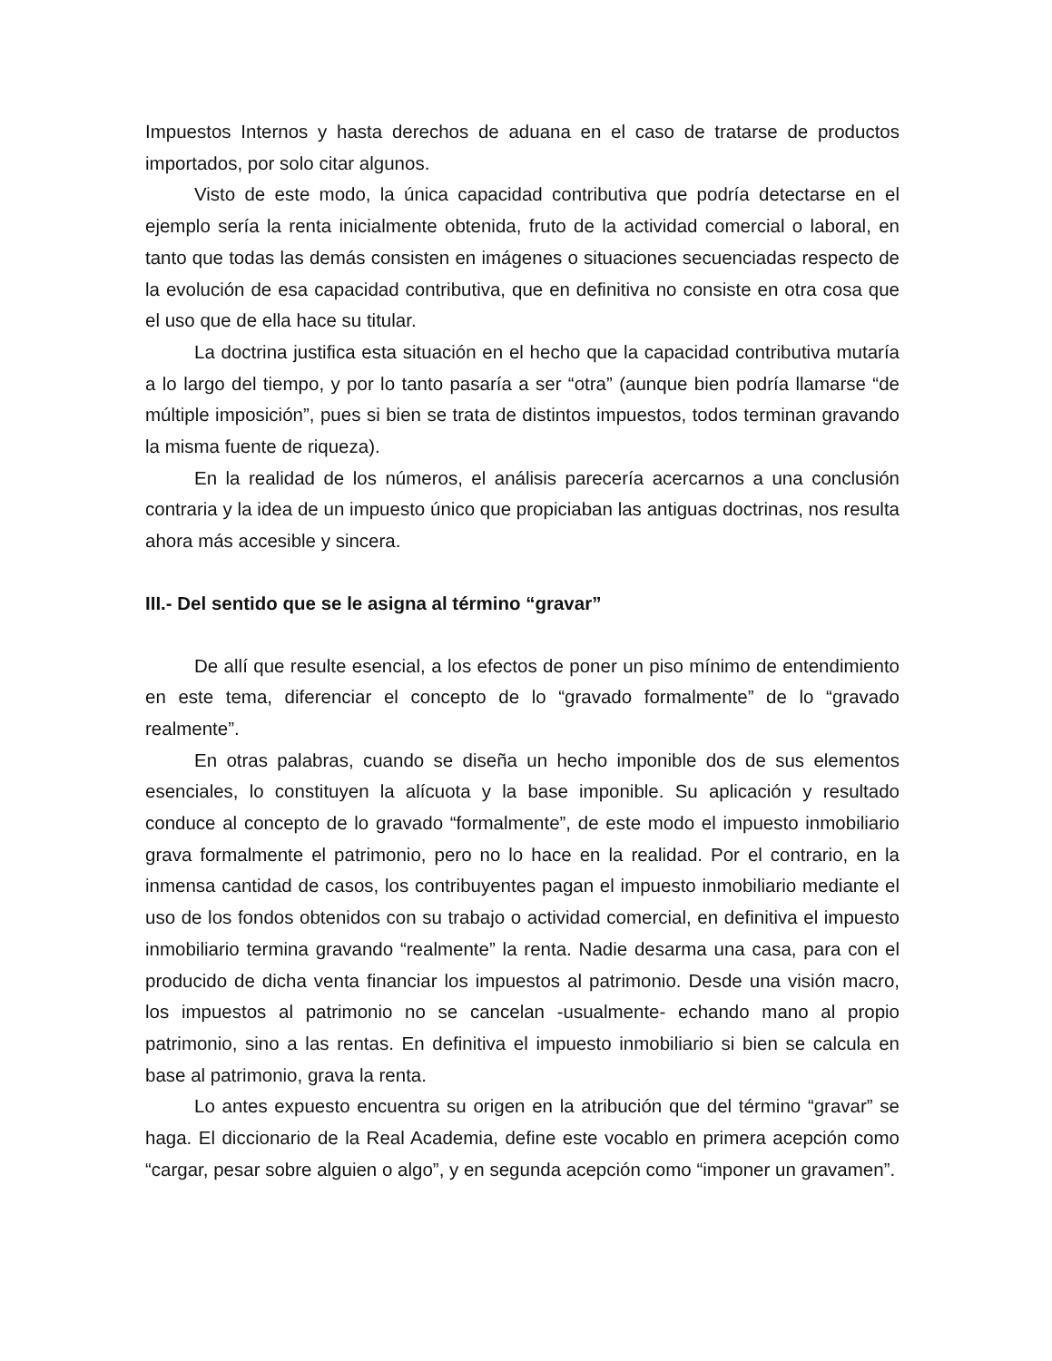Impuestos Internos y hasta derechos de aduana en el caso de tratarse de productos importados, por solo citar algunos.
Visto de este modo, la única capacidad contributiva que podría detectarse en el ejemplo sería la renta inicialmente obtenida, fruto de la actividad comercial o laboral, en tanto que todas las demás consisten en imágenes o situaciones secuenciadas respecto de la evolución de esa capacidad contributiva, que en definitiva no consiste en otra cosa que el uso que de ella hace su titular.
La doctrina justifica esta situación en el hecho que la capacidad contributiva mutaría a lo largo del tiempo, y por lo tanto pasaría a ser “otra” (aunque bien podría llamarse “de múltiple imposición”, pues si bien se trata de distintos impuestos, todos terminan gravando la misma fuente de riqueza).
En la realidad de los números, el análisis parecería acercarnos a una conclusión contraria y la idea de un impuesto único que propiciaban las antiguas doctrinas, nos resulta ahora más accesible y sincera.
III.- Del sentido que se le asigna al término “gravar”
De allí que resulte esencial, a los efectos de poner un piso mínimo de entendimiento en este tema, diferenciar el concepto de lo “gravado formalmente” de lo “gravado realmente”.
En otras palabras, cuando se diseña un hecho imponible dos de sus elementos esenciales, lo constituyen la alícuota y la base imponible. Su aplicación y resultado conduce al concepto de lo gravado “formalmente”, de este modo el impuesto inmobiliario grava formalmente el patrimonio, pero no lo hace en la realidad. Por el contrario, en la inmensa cantidad de casos, los contribuyentes pagan el impuesto inmobiliario mediante el uso de los fondos obtenidos con su trabajo o actividad comercial, en definitiva el impuesto inmobiliario termina gravando “realmente” la renta. Nadie desarma una casa, para con el producido de dicha venta financiar los impuestos al patrimonio. Desde una visión macro, los impuestos al patrimonio no se cancelan -usualmente- echando mano al propio patrimonio, sino a las rentas. En definitiva el impuesto inmobiliario si bien se calcula en base al patrimonio, grava la renta.
Lo antes expuesto encuentra su origen en la atribución que del término “gravar” se haga. El diccionario de la Real Academia, define este vocablo en primera acepción como “cargar, pesar sobre alguien o algo”, y en segunda acepción como “imponer un gravamen”.